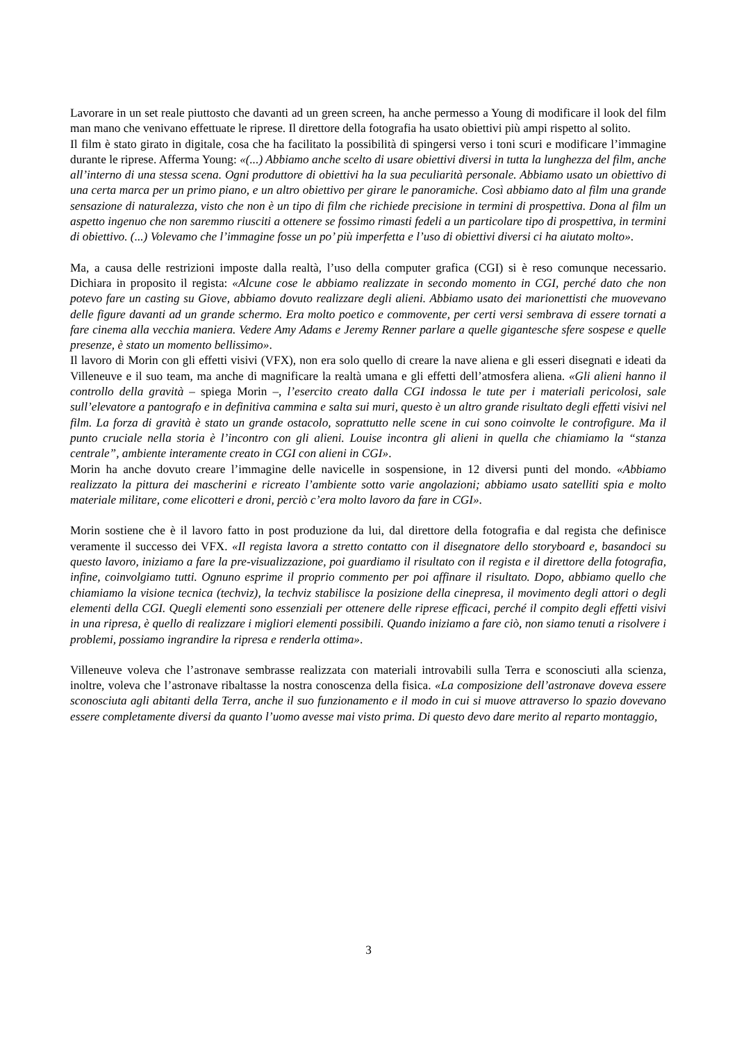Lavorare in un set reale piuttosto che davanti ad un green screen, ha anche permesso a Young di modificare il look del film man mano che venivano effettuate le riprese. Il direttore della fotografia ha usato obiettivi più ampi rispetto al solito.
Il film è stato girato in digitale, cosa che ha facilitato la possibilità di spingersi verso i toni scuri e modificare l’immagine durante le riprese. Afferma Young: «(...) Abbiamo anche scelto di usare obiettivi diversi in tutta la lunghezza del film, anche all’interno di una stessa scena. Ogni produttore di obiettivi ha la sua peculiarità personale. Abbiamo usato un obiettivo di una certa marca per un primo piano, e un altro obiettivo per girare le panoramiche. Così abbiamo dato al film una grande sensazione di naturalezza, visto che non è un tipo di film che richiede precisione in termini di prospettiva. Dona al film un aspetto ingenuo che non saremmo riusciti a ottenere se fossimo rimasti fedeli a un particolare tipo di prospettiva, in termini di obiettivo. (...) Volevamo che l’immagine fosse un po’ più imperfetta e l’uso di obiettivi diversi ci ha aiutato molto».
Ma, a causa delle restrizioni imposte dalla realtà, l’uso della computer grafica (CGI) si è reso comunque necessario. Dichiara in proposito il regista: «Alcune cose le abbiamo realizzate in secondo momento in CGI, perché dato che non potevo fare un casting su Giove, abbiamo dovuto realizzare degli alieni. Abbiamo usato dei marionettisti che muovevano delle figure davanti ad un grande schermo. Era molto poetico e commovente, per certi versi sembrava di essere tornati a fare cinema alla vecchia maniera. Vedere Amy Adams e Jeremy Renner parlare a quelle gigantesche sfere sospese e quelle presenze, è stato un momento bellissimo».
Il lavoro di Morin con gli effetti visivi (VFX), non era solo quello di creare la nave aliena e gli esseri disegnati e ideati da Villeneuve e il suo team, ma anche di magnificare la realtà umana e gli effetti dell’atmosfera aliena. «Gli alieni hanno il controllo della gravità – spiega Morin –, l’esercito creato dalla CGI indossa le tute per i materiali pericolosi, sale sull’elevatore a pantografo e in definitiva cammina e salta sui muri, questo è un altro grande risultato degli effetti visivi nel film. La forza di gravità è stato un grande ostacolo, soprattutto nelle scene in cui sono coinvolte le controfigure. Ma il punto cruciale nella storia è l’incontro con gli alieni. Louise incontra gli alieni in quella che chiamiamo la “stanza centrale”, ambiente interamente creato in CGI con alieni in CGI».
Morin ha anche dovuto creare l’immagine delle navicelle in sospensione, in 12 diversi punti del mondo. «Abbiamo realizzato la pittura dei mascherini e ricreato l’ambiente sotto varie angolazioni; abbiamo usato satelliti spia e molto materiale militare, come elicotteri e droni, perciò c’era molto lavoro da fare in CGI».
Morin sostiene che è il lavoro fatto in post produzione da lui, dal direttore della fotografia e dal regista che definisce veramente il successo dei VFX. «Il regista lavora a stretto contatto con il disegnatore dello storyboard e, basandoci su questo lavoro, iniziamo a fare la pre-visualizzazione, poi guardiamo il risultato con il regista e il direttore della fotografia, infine, coinvolgiamo tutti. Ognuno esprime il proprio commento per poi affinare il risultato. Dopo, abbiamo quello che chiamiamo la visione tecnica (techviz), la techviz stabilisce la posizione della cinepresa, il movimento degli attori o degli elementi della CGI. Quegli elementi sono essenziali per ottenere delle riprese efficaci, perché il compito degli effetti visivi in una ripresa, è quello di realizzare i migliori elementi possibili. Quando iniziamo a fare ciò, non siamo tenuti a risolvere i problemi, possiamo ingrandire la ripresa e renderla ottima».
Villeneuve voleva che l’astronave sembrasse realizzata con materiali introvabili sulla Terra e sconosciuti alla scienza, inoltre, voleva che l’astronave ribaltasse la nostra conoscenza della fisica. «La composizione dell’astronave doveva essere sconosciuta agli abitanti della Terra, anche il suo funzionamento e il modo in cui si muove attraverso lo spazio dovevano essere completamente diversi da quanto l’uomo avesse mai visto prima. Di questo devo dare merito al reparto montaggio,
3